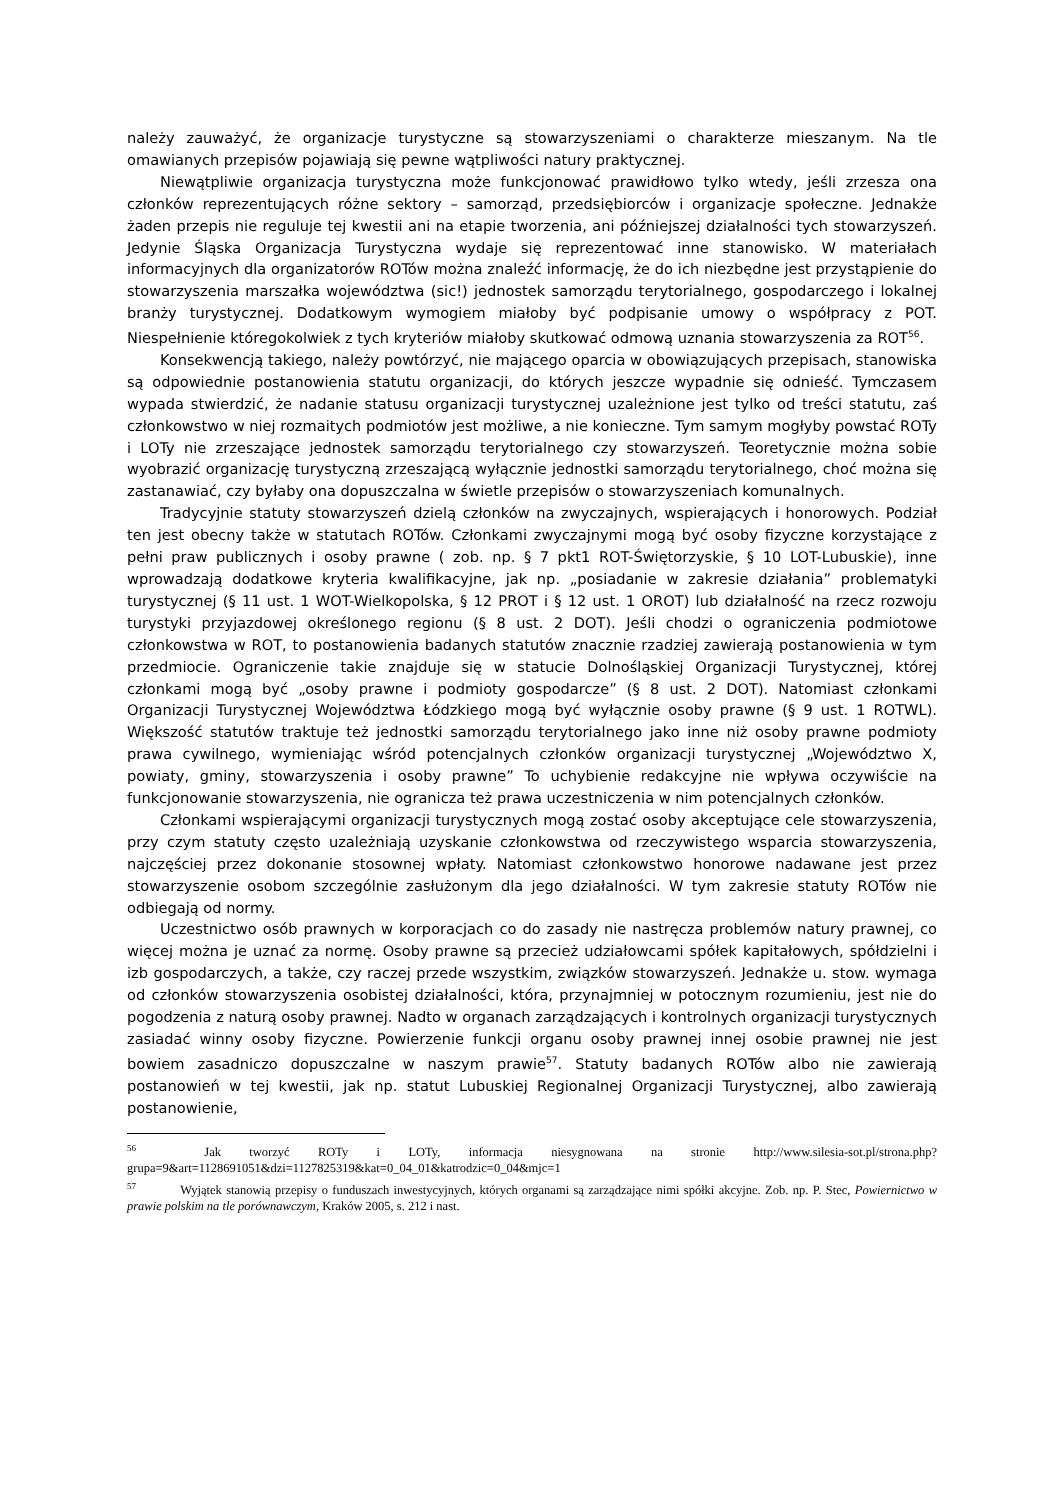należy zauważyć, że organizacje turystyczne są stowarzyszeniami o charakterze mieszanym. Na tle omawianych przepisów pojawiają się pewne wątpliwości natury praktycznej.
Niewątpliwie organizacja turystyczna może funkcjonować prawidłowo tylko wtedy, jeśli zrzesza ona członków reprezentujących różne sektory – samorząd, przedsiębiorców i organizacje społeczne. Jednakże żaden przepis nie reguluje tej kwestii ani na etapie tworzenia, ani późniejszej działalności tych stowarzyszeń. Jedynie Śląska Organizacja Turystyczna wydaje się reprezentować inne stanowisko. W materiałach informacyjnych dla organizatorów ROTów można znaleźć informację, że do ich niezbędne jest przystąpienie do stowarzyszenia marszałka województwa (sic!) jednostek samorządu terytorialnego, gospodarczego i lokalnej branży turystycznej. Dodatkowym wymogiem miałoby być podpisanie umowy o współpracy z POT. Niespełnienie któregokolwiek z tych kryteriów miałoby skutkować odmową uznania stowarzyszenia za ROT<sup>56</sup>.
Konsekwencją takiego, należy powtórzyć, nie mającego oparcia w obowiązujących przepisach, stanowiska są odpowiednie postanowienia statutu organizacji, do których jeszcze wypadnie się odnieść. Tymczasem wypada stwierdzić, że nadanie statusu organizacji turystycznej uzależnione jest tylko od treści statutu, zaś członkowstwo w niej rozmaitych podmiotów jest możliwe, a nie konieczne. Tym samym mogłyby powstać ROTy i LOTy nie zrzeszające jednostek samorządu terytorialnego czy stowarzyszeń. Teoretycznie można sobie wyobrazić organizację turystyczną zrzeszającą wyłącznie jednostki samorządu terytorialnego, choć można się zastanawiać, czy byłaby ona dopuszczalna w świetle przepisów o stowarzyszeniach komunalnych.
Tradycyjnie statuty stowarzyszeń dzielą członków na zwyczajnych, wspierających i honorowych. Podział ten jest obecny także w statutach ROTów. Członkami zwyczajnymi mogą być osoby fizyczne korzystające z pełni praw publicznych i osoby prawne ( zob. np. § 7 pkt1 ROT-Świętorzyskie, § 10 LOT-Lubuskie), inne wprowadzają dodatkowe kryteria kwalifikacyjne, jak np. „posiadanie w zakresie działania” problematyki turystycznej (§ 11 ust. 1 WOT-Wielkopolska, § 12 PROT i § 12 ust. 1 OROT) lub działalność na rzecz rozwoju turystyki przyjazdowej określonego regionu (§ 8 ust. 2 DOT). Jeśli chodzi o ograniczenia podmiotowe członkowstwa w ROT, to postanowienia badanych statutów znacznie rzadziej zawierają postanowienia w tym przedmiocie. Ograniczenie takie znajduje się w statucie Dolnośląskiej Organizacji Turystycznej, której członkami mogą być „osoby prawne i podmioty gospodarcze” (§ 8 ust. 2 DOT). Natomiast członkami Organizacji Turystycznej Województwa Łódzkiego mogą być wyłącznie osoby prawne (§ 9 ust. 1 ROTWL). Większość statutów traktuje też jednostki samorządu terytorialnego jako inne niż osoby prawne podmioty prawa cywilnego, wymieniając wśród potencjalnych członków organizacji turystycznej „Województwo X, powiaty, gminy, stowarzyszenia i osoby prawne” To uchybienie redakcyjne nie wpływa oczywiście na funkcjonowanie stowarzyszenia, nie ogranicza też prawa uczestniczenia w nim potencjalnych członków.
Członkami wspierającymi organizacji turystycznych mogą zostać osoby akceptujące cele stowarzyszenia, przy czym statuty często uzależniają uzyskanie członkowstwa od rzeczywistego wsparcia stowarzyszenia, najczęściej przez dokonanie stosownej wpłaty. Natomiast członkowstwo honorowe nadawane jest przez stowarzyszenie osobom szczególnie zasłużonym dla jego działalności. W tym zakresie statuty ROTów nie odbiegają od normy.
Uczestnictwo osób prawnych w korporacjach co do zasady nie nastręcza problemów natury prawnej, co więcej można je uznać za normę. Osoby prawne są przecież udziałowcami spółek kapitałowych, spółdzielni i izb gospodarczych, a także, czy raczej przede wszystkim, związków stowarzyszeń. Jednakże u. stow. wymaga od członków stowarzyszenia osobistej działalności, która, przynajmniej w potocznym rozumieniu, jest nie do pogodzenia z naturą osoby prawnej. Nadto w organach zarządzających i kontrolnych organizacji turystycznych zasiadać winny osoby fizyczne. Powierzenie funkcji organu osoby prawnej innej osobie prawnej nie jest bowiem zasadniczo dopuszczalne w naszym prawie<sup>57</sup>. Statuty badanych ROTów albo nie zawierają postanowień w tej kwestii, jak np. statut Lubuskiej Regionalnej Organizacji Turystycznej, albo zawierają postanowienie,
<sup>56</sup> Jak tworzyć ROTy i LOTy, informacja niesygnowana na stronie http://www.silesia-sot.pl/strona.php?grupa=9&art=1128691051&dzi=1127825319&kat=0_04_01&katrodzic=0_04&mjc=1
<sup>57</sup> Wyjątek stanowią przepisy o funduszach inwestycyjnych, których organami są zarządzające nimi spółki akcyjne. Zob. np. P. Stec, Powiernictwo w prawie polskim na tle porównawczym, Kraków 2005, s. 212 i nast.